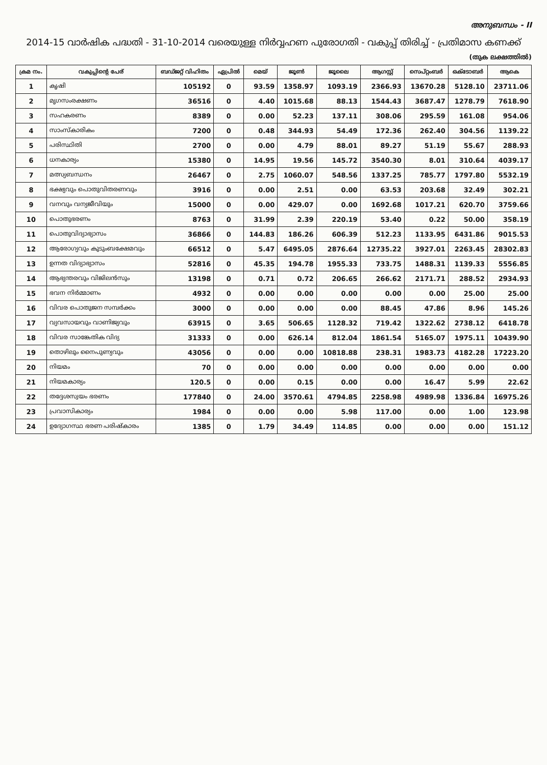അനുബന്ധം - II
2014-15 വാർഷിക പദ്ധതി - 31-10-2014 വരെയുള്ള നിർവ്വഹണ പുരോഗതി - വകുപ്പ് തിരിച്ച് - പ്രതിമാസ കണക്ക്
(തുക ലക്ഷത്തിൽ)
| ക്രമ നം. | വകുപ്പിന്റെ പേര് | ബഡ്ജറ്റ് വിഹിതം | ഏപ്രിൽ | മെയ് | ജൂൺ | ജൂലൈ | ആഗസ്റ്റ് | സെപ്റ്റംബർ | ഒക്ടോബർ | ആകെ |
| --- | --- | --- | --- | --- | --- | --- | --- | --- | --- | --- |
| 1 | കൃഷി | 105192 | 0 | 93.59 | 1358.97 | 1093.19 | 2366.93 | 13670.28 | 5128.10 | 23711.06 |
| 2 | മൃഗസംരക്ഷണം | 36516 | 0 | 4.40 | 1015.68 | 88.13 | 1544.43 | 3687.47 | 1278.79 | 7618.90 |
| 3 | സഹകരണം | 8389 | 0 | 0.00 | 52.23 | 137.11 | 308.06 | 295.59 | 161.08 | 954.06 |
| 4 | സാംസ്കാരികം | 7200 | 0 | 0.48 | 344.93 | 54.49 | 172.36 | 262.40 | 304.56 | 1139.22 |
| 5 | പരിസ്ഥിതി | 2700 | 0 | 0.00 | 4.79 | 88.01 | 89.27 | 51.19 | 55.67 | 288.93 |
| 6 | ധനകാര്യം | 15380 | 0 | 14.95 | 19.56 | 145.72 | 3540.30 | 8.01 | 310.64 | 4039.17 |
| 7 | മത്സ്യബന്ധനം | 26467 | 0 | 2.75 | 1060.07 | 548.56 | 1337.25 | 785.77 | 1797.80 | 5532.19 |
| 8 | ഭക്ഷ്യവും പൊതുവിതരണവും | 3916 | 0 | 0.00 | 2.51 | 0.00 | 63.53 | 203.68 | 32.49 | 302.21 |
| 9 | വനവും വന്യജീവിയും | 15000 | 0 | 0.00 | 429.07 | 0.00 | 1692.68 | 1017.21 | 620.70 | 3759.66 |
| 10 | പൊതുഭരണം | 8763 | 0 | 31.99 | 2.39 | 220.19 | 53.40 | 0.22 | 50.00 | 358.19 |
| 11 | പൊതുവിദ്യാഭ്യാസം | 36866 | 0 | 144.83 | 186.26 | 606.39 | 512.23 | 1133.95 | 6431.86 | 9015.53 |
| 12 | ആരോഗ്യവും കുടുംബക്ഷേമവും | 66512 | 0 | 5.47 | 6495.05 | 2876.64 | 12735.22 | 3927.01 | 2263.45 | 28302.83 |
| 13 | ഉന്നത വിദ്യാഭ്യാസം | 52816 | 0 | 45.35 | 194.78 | 1955.33 | 733.75 | 1488.31 | 1139.33 | 5556.85 |
| 14 | ആഭ്യന്തരവും വിജിലൻസും | 13198 | 0 | 0.71 | 0.72 | 206.65 | 266.62 | 2171.71 | 288.52 | 2934.93 |
| 15 | ഭവന നിർമ്മാണം | 4932 | 0 | 0.00 | 0.00 | 0.00 | 0.00 | 0.00 | 25.00 | 25.00 |
| 16 | വിവര പൊതുജന സമ്പർക്കം | 3000 | 0 | 0.00 | 0.00 | 0.00 | 88.45 | 47.86 | 8.96 | 145.26 |
| 17 | വ്യവസായവും വാണിജ്യവും | 63915 | 0 | 3.65 | 506.65 | 1128.32 | 719.42 | 1322.62 | 2738.12 | 6418.78 |
| 18 | വിവര സാങ്കേതിക വിദ്യ | 31333 | 0 | 0.00 | 626.14 | 812.04 | 1861.54 | 5165.07 | 1975.11 | 10439.90 |
| 19 | തൊഴിലും നൈപുണ്യവും | 43056 | 0 | 0.00 | 0.00 | 10818.88 | 238.31 | 1983.73 | 4182.28 | 17223.20 |
| 20 | നിയമം | 70 | 0 | 0.00 | 0.00 | 0.00 | 0.00 | 0.00 | 0.00 | 0.00 |
| 21 | നിയമകാര്യം | 120.5 | 0 | 0.00 | 0.15 | 0.00 | 0.00 | 16.47 | 5.99 | 22.62 |
| 22 | തദ്ദേശസ്വയം ഭരണം | 177840 | 0 | 24.00 | 3570.61 | 4794.85 | 2258.98 | 4989.98 | 1336.84 | 16975.26 |
| 23 | പ്രവാസികാര്യം | 1984 | 0 | 0.00 | 0.00 | 5.98 | 117.00 | 0.00 | 1.00 | 123.98 |
| 24 | ഉദ്യോഗസ്ഥ ഭരണ പരിഷ്കാരം | 1385 | 0 | 1.79 | 34.49 | 114.85 | 0.00 | 0.00 | 0.00 | 151.12 |